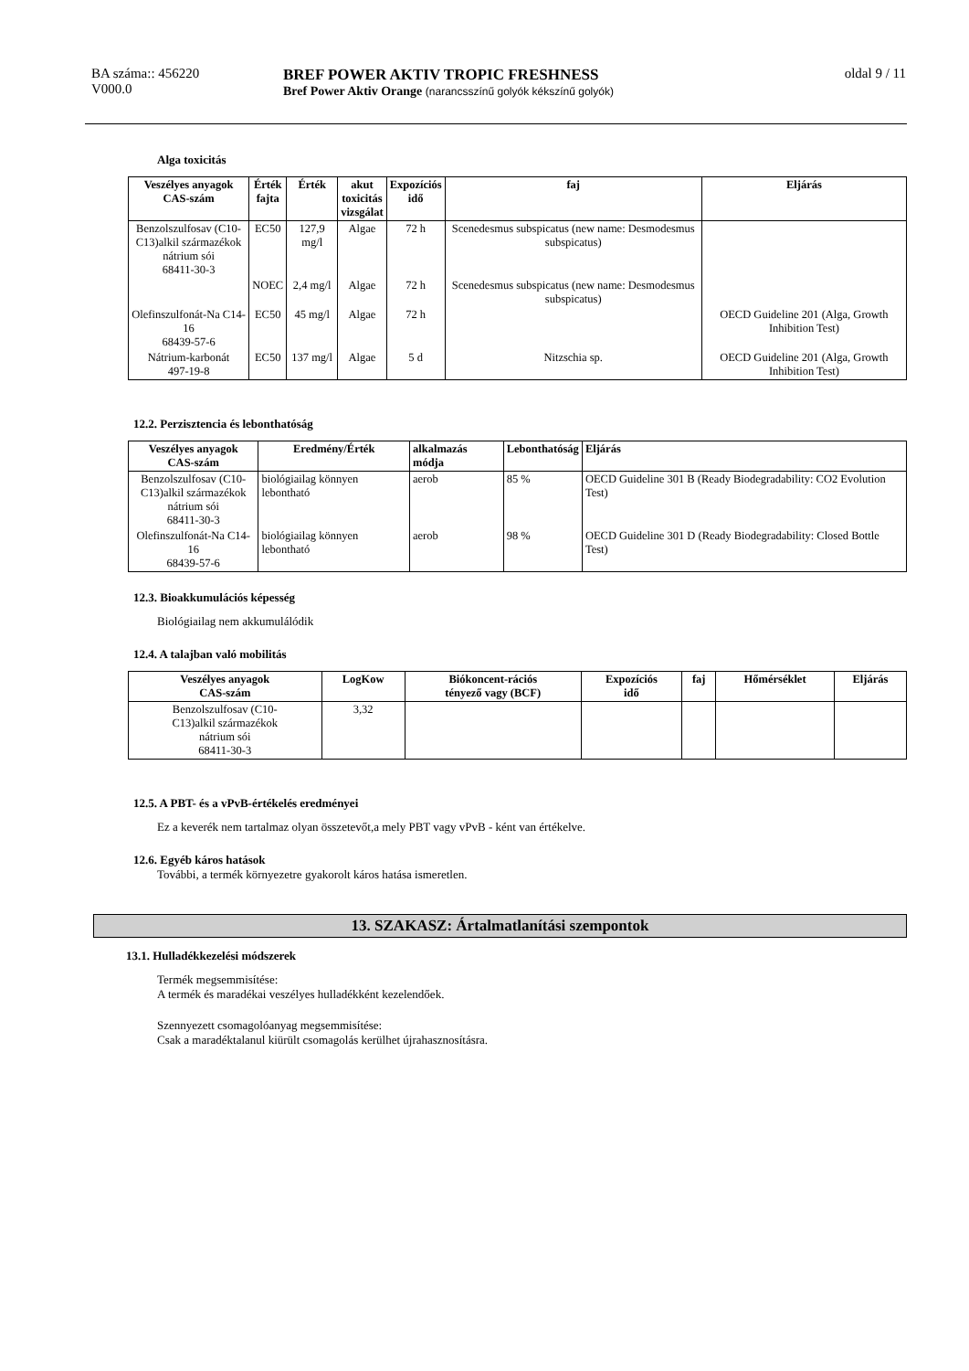BA száma:: 456220
V000.0
BREF POWER AKTIV TROPIC FRESHNESS
Bref Power Aktiv Orange (narancsszínű golyók kékszínű golyók)
oldal 9 / 11
Alga toxicitás
| Veszélyes anyagok CAS-szám | Érték fajta | Érték | akut toxicitás vizsgálat | Expozíciós idő | faj | Eljárás |
| --- | --- | --- | --- | --- | --- | --- |
| Benzolszulfosav (C10- C13)alkil származékok nátrium sói 68411-30-3 | EC50 | 127,9 mg/l | Algae | 72 h | Scenedesmus subspicatus (new name: Desmodesmus subspicatus) | |
| | NOEC | 2,4 mg/l | Algae | 72 h | Scenedesmus subspicatus (new name: Desmodesmus subspicatus) | |
| Olefinszulfonát-Na C14-16 68439-57-6 | EC50 | 45 mg/l | Algae | 72 h | | OECD Guideline 201 (Alga, Growth Inhibition Test) |
| Nátrium-karbonát 497-19-8 | EC50 | 137 mg/l | Algae | 5 d | Nitzschia sp. | OECD Guideline 201 (Alga, Growth Inhibition Test) |
12.2. Perzisztencia és lebonthatóság
| Veszélyes anyagok CAS-szám | Eredmény/Érték | alkalmazás módja | Lebonthatóság | Eljárás |
| --- | --- | --- | --- | --- |
| Benzolszulfosav (C10- C13)alkil származékok nátrium sói 68411-30-3 | biológiailag könnyen lebontható | aerob | 85 % | OECD Guideline 301 B (Ready Biodegradability: CO2 Evolution Test) |
| Olefinszulfonát-Na C14-16 68439-57-6 | biológiailag könnyen lebontható | aerob | 98 % | OECD Guideline 301 D (Ready Biodegradability: Closed Bottle Test) |
12.3. Bioakkumulációs képesség
Biológiailag nem akkumulálódik
12.4. A talajban való mobilitás
| Veszélyes anyagok CAS-szám | LogKow | Biókoncent-rációs tényező vagy (BCF) | Expozíciós idő | faj | Hőmérséklet | Eljárás |
| --- | --- | --- | --- | --- | --- | --- |
| Benzolszulfosav (C10- C13)alkil származékok nátrium sói 68411-30-3 | 3,32 | | | | | |
12.5. A PBT- és a vPvB-értékelés eredményei
Ez a keverék nem tartalmaz olyan összetevőt,a mely PBT vagy vPvB - ként van értékelve.
12.6. Egyéb káros hatások
További, a termék környezetre gyakorolt káros hatása ismeretlen.
13. SZAKASZ: Ártalmatlanítási szempontok
13.1. Hulladékkezelési módszerek
Termék megsemmisítése:
A termék és maradékai veszélyes hulladékként kezelendőek.
Szennyezett csomagolóanyag megsemmisítése:
Csak a maradéktalanul kiürült csomagolás kerülhet újrahasznosításra.